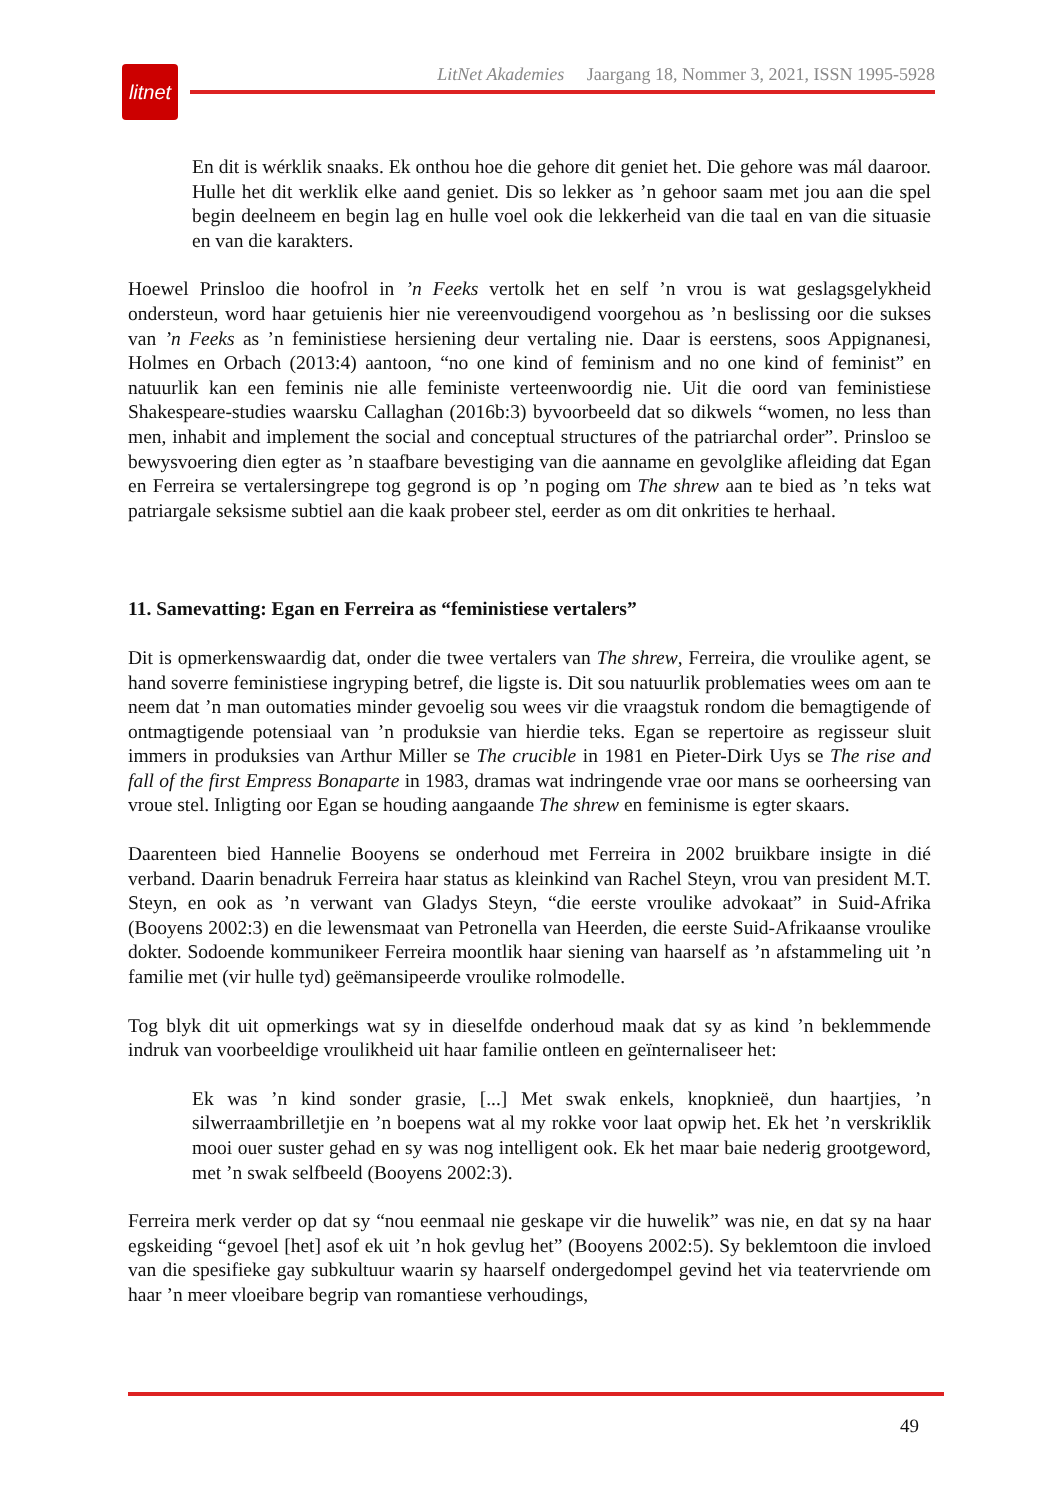litnet
LitNet Akademies Jaargang 18, Nommer 3, 2021, ISSN 1995-5928
En dit is wérklik snaaks. Ek onthou hoe die gehore dit geniet het. Die gehore was mál daaroor. Hulle het dit werklik elke aand geniet. Dis so lekker as ’n gehoor saam met jou aan die spel begin deelneem en begin lag en hulle voel ook die lekkerheid van die taal en van die situasie en van die karakters.
Hoewel Prinsloo die hoofrol in ’n Feeks vertolk het en self ’n vrou is wat geslagsgelykheid ondersteun, word haar getuienis hier nie vereenvoudigend voorgehou as ’n beslissing oor die sukses van ’n Feeks as ’n feministiese hersiening deur vertaling nie. Daar is eerstens, soos Appignanesi, Holmes en Orbach (2013:4) aantoon, “no one kind of feminism and no one kind of feminist” en natuurlik kan een feminis nie alle feministe verteenwoordig nie. Uit die oord van feministiese Shakespeare-studies waarsku Callaghan (2016b:3) byvoorbeeld dat so dikwels “women, no less than men, inhabit and implement the social and conceptual structures of the patriarchal order”. Prinsloo se bewysvoering dien egter as ’n staafbare bevestiging van die aanname en gevolglike afleiding dat Egan en Ferreira se vertalersingrepe tog gegrond is op ’n poging om The shrew aan te bied as ’n teks wat patriargale seksisme subtiel aan die kaak probeer stel, eerder as om dit onkrities te herhaal.
11. Samevatting: Egan en Ferreira as “feministiese vertalers”
Dit is opmerkenswaardig dat, onder die twee vertalers van The shrew, Ferreira, die vroulike agent, se hand soverre feministiese ingryping betref, die ligste is. Dit sou natuurlik problematies wees om aan te neem dat ’n man outomaties minder gevoelig sou wees vir die vraagstuk rondom die bemagtigende of ontmagtigende potensiaal van ’n produksie van hierdie teks. Egan se repertoire as regisseur sluit immers in produksies van Arthur Miller se The crucible in 1981 en Pieter-Dirk Uys se The rise and fall of the first Empress Bonaparte in 1983, dramas wat indringende vrae oor mans se oorheersing van vroue stel. Inligting oor Egan se houding aangaande The shrew en feminisme is egter skaars.
Daarenteen bied Hannelie Booyens se onderhoud met Ferreira in 2002 bruikbare insigte in dié verband. Daarin benadruk Ferreira haar status as kleinkind van Rachel Steyn, vrou van president M.T. Steyn, en ook as ’n verwant van Gladys Steyn, “die eerste vroulike advokaat” in Suid-Afrika (Booyens 2002:3) en die lewensmaat van Petronella van Heerden, die eerste Suid-Afrikaanse vroulike dokter. Sodoende kommunikeer Ferreira moontlik haar siening van haarself as ’n afstammeling uit ’n familie met (vir hulle tyd) geëmansipeerde vroulike rolmodelle.
Tog blyk dit uit opmerkings wat sy in dieselfde onderhoud maak dat sy as kind ’n beklemmende indruk van voorbeeldige vroulikheid uit haar familie ontleen en geïnternaliseer het:
Ek was ’n kind sonder grasie, [...] Met swak enkels, knopknieë, dun haartjies, ’n silwerraambrilletjie en ’n boepens wat al my rokke voor laat opwip het. Ek het ’n verskriklik mooi ouer suster gehad en sy was nog intelligent ook. Ek het maar baie nederig grootgeword, met ’n swak selfbeeld (Booyens 2002:3).
Ferreira merk verder op dat sy “nou eenmaal nie geskape vir die huwelik” was nie, en dat sy na haar egskeiding “gevoel [het] asof ek uit ’n hok gevlug het” (Booyens 2002:5). Sy beklemtoon die invloed van die spesifieke gay subkultuur waarin sy haarself ondergedompel gevind het via teatervriende om haar ’n meer vloeibare begrip van romantiese verhoudings,
49